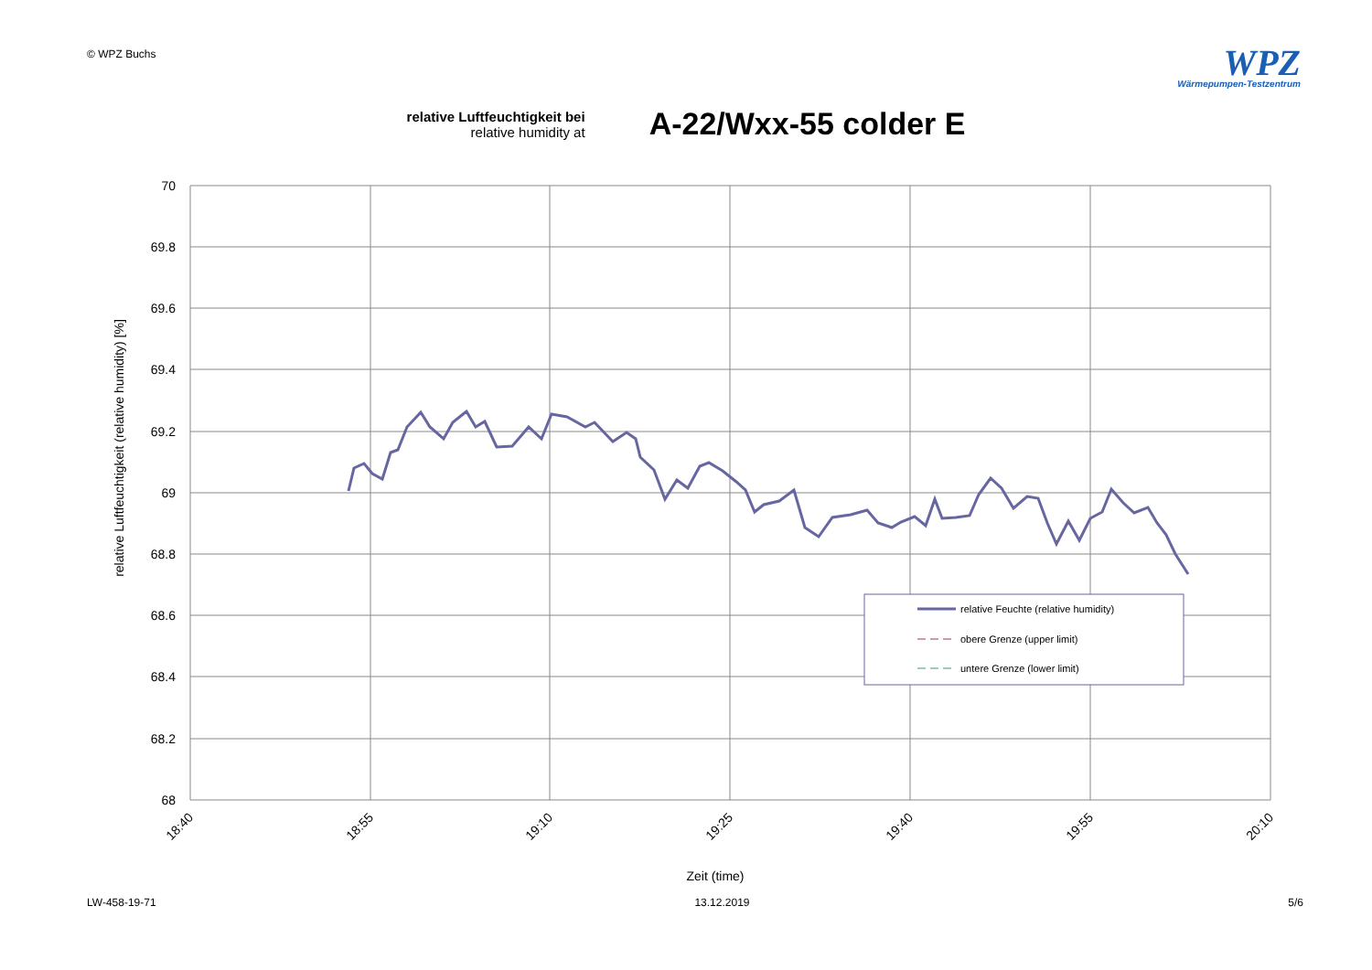© WPZ Buchs
WPZ
Wärmepumpen-Testzentrum
relative Luftfeuchtigkeit bei
relative humidity at
A-22/Wxx-55 colder E
70
69.8
69.6
69.4
69.2
69
68.8
68.6
68.4
68.2
68
18:40
18:55
19:10
19:25
19:40
19:55
20:10
Zeit (time)
relative Luftfeuchtigkeit (relative humidity) [%]
relative Feuchte (relative humidity)
obere Grenze (upper limit)
untere Grenze (lower limit)
LW-458-19-71 13.12.2019 5/6